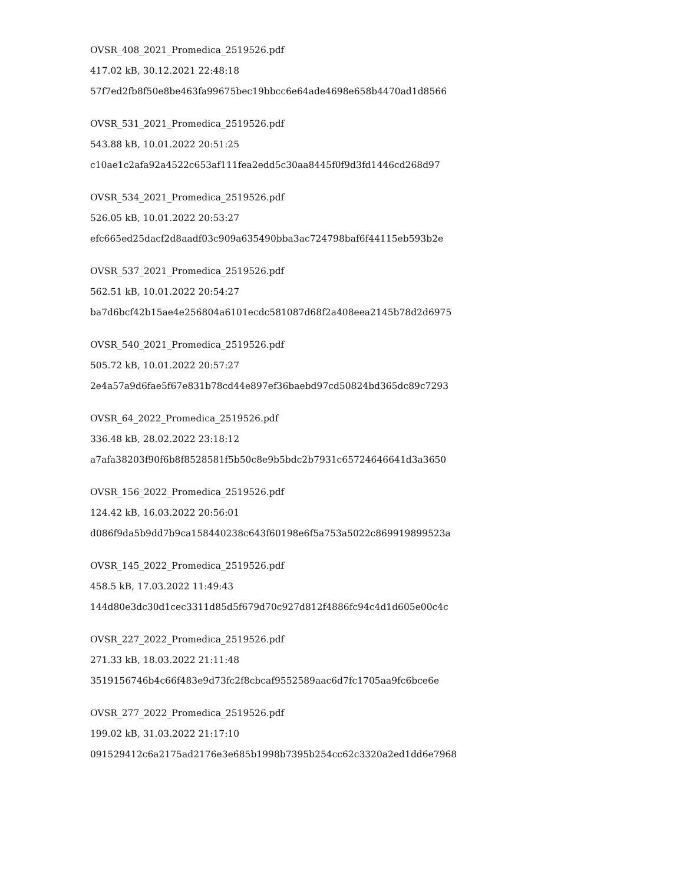OVSR_408_2021_Promedica_2519526.pdf
417.02 kB, 30.12.2021 22:48:18
57f7ed2fb8f50e8be463fa99675bec19bbcc6e64ade4698e658b4470ad1d8566
OVSR_531_2021_Promedica_2519526.pdf
543.88 kB, 10.01.2022 20:51:25
c10ae1c2afa92a4522c653af111fea2edd5c30aa8445f0f9d3fd1446cd268d97
OVSR_534_2021_Promedica_2519526.pdf
526.05 kB, 10.01.2022 20:53:27
efc665ed25dacf2d8aadf03c909a635490bba3ac724798baf6f44115eb593b2e
OVSR_537_2021_Promedica_2519526.pdf
562.51 kB, 10.01.2022 20:54:27
ba7d6bcf42b15ae4e256804a6101ecdc581087d68f2a408eea2145b78d2d6975
OVSR_540_2021_Promedica_2519526.pdf
505.72 kB, 10.01.2022 20:57:27
2e4a57a9d6fae5f67e831b78cd44e897ef36baebd97cd50824bd365dc89c7293
OVSR_64_2022_Promedica_2519526.pdf
336.48 kB, 28.02.2022 23:18:12
a7afa38203f90f6b8f8528581f5b50c8e9b5bdc2b7931c65724646641d3a3650
OVSR_156_2022_Promedica_2519526.pdf
124.42 kB, 16.03.2022 20:56:01
d086f9da5b9dd7b9ca158440238c643f60198e6f5a753a5022c869919899523a
OVSR_145_2022_Promedica_2519526.pdf
458.5 kB, 17.03.2022 11:49:43
144d80e3dc30d1cec3311d85d5f679d70c927d812f4886fc94c4d1d605e00c4c
OVSR_227_2022_Promedica_2519526.pdf
271.33 kB, 18.03.2022 21:11:48
3519156746b4c66f483e9d73fc2f8cbcaf9552589aac6d7fc1705aa9fc6bce6e
OVSR_277_2022_Promedica_2519526.pdf
199.02 kB, 31.03.2022 21:17:10
091529412c6a2175ad2176e3e685b1998b7395b254cc62c3320a2ed1dd6e7968